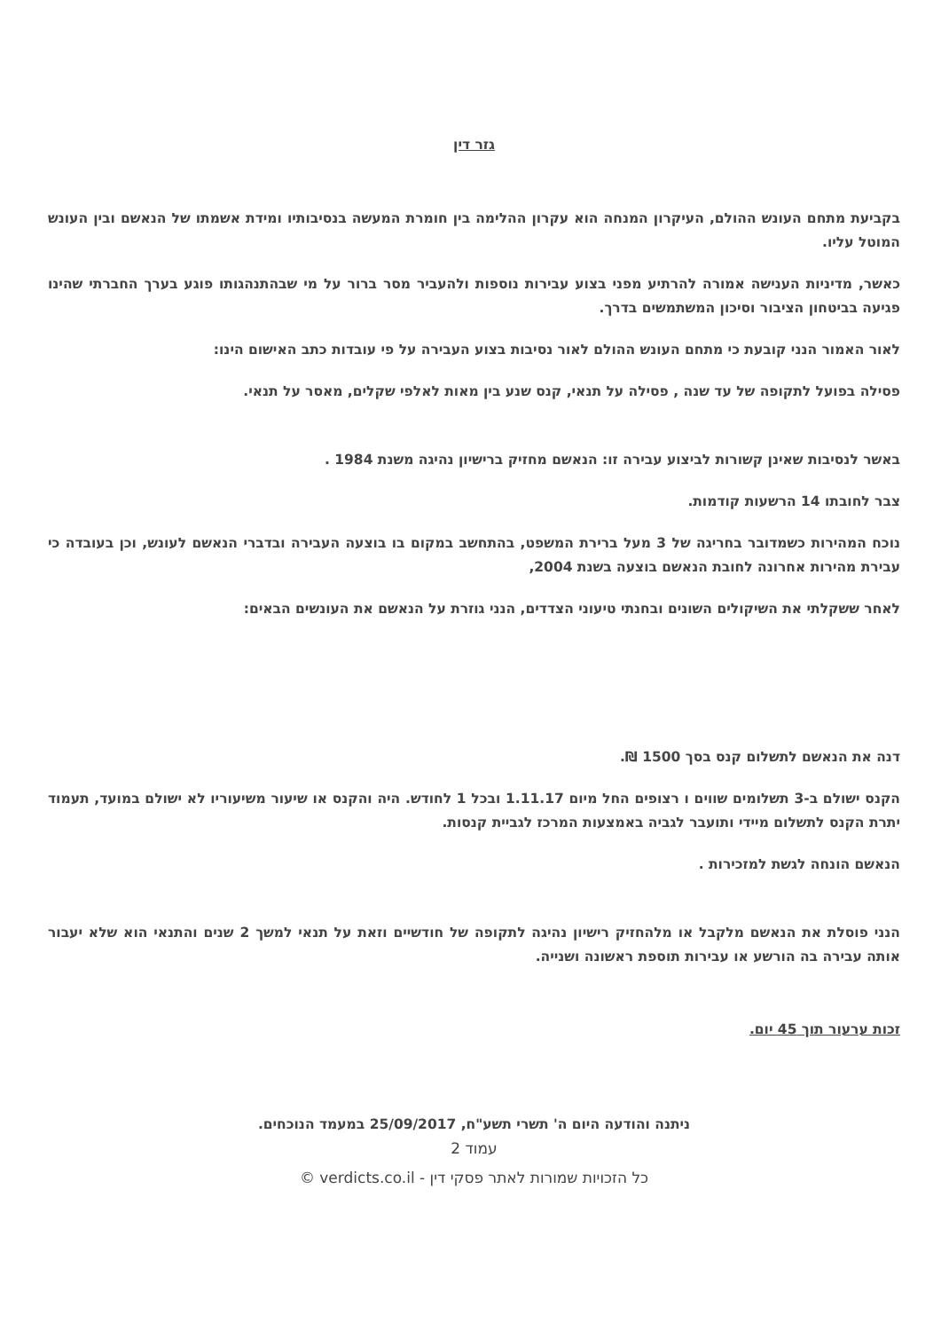גזר דין
בקביעת מתחם העונש ההולם, העיקרון המנחה הוא עקרון ההלימה בין חומרת המעשה בנסיבותיו ומידת אשמתו של הנאשם ובין העונש המוטל עליו.
כאשר, מדיניות הענישה אמורה להרתיע מפני בצוע עבירות נוספות ולהעביר מסר ברור על מי שבהתנהגותו פוגע בערך החברתי שהינו פגיעה בביטחון הציבור וסיכון המשתמשים בדרך.
לאור האמור הנני קובעת כי מתחם העונש ההולם לאור נסיבות בצוע העבירה על פי עובדות כתב האישום הינו:
פסילה בפועל לתקופה של עד שנה , פסילה על תנאי, קנס שנע בין מאות לאלפי שקלים, מאסר על תנאי.
באשר לנסיבות שאינן קשורות לביצוע עבירה זו: הנאשם מחזיק ברישיון נהיגה משנת 1984 .
צבר לחובתו 14 הרשעות קודמות.
נוכח המהירות כשמדובר בחריגה של 3 מעל ברירת המשפט, בהתחשב במקום בו בוצעה העבירה ובדברי הנאשם לעונש, וכן בעובדה כי עבירת מהירות אחרונה לחובת הנאשם בוצעה בשנת 2004,
לאחר ששקלתי את השיקולים השונים ובחנתי טיעוני הצדדים, הנני גוזרת על הנאשם את העונשים הבאים:
דנה את הנאשם לתשלום קנס בסך 1500 ₪.
הקנס ישולם ב-3 תשלומים שווים ו רצופים החל מיום 1.11.17 ובכל 1 לחודש. היה והקנס או שיעור משיעוריו לא ישולם במועד, תעמוד יתרת הקנס לתשלום מיידי ותועבר לגביה באמצעות המרכז לגביית קנסות.
הנאשם הונחה לגשת למזכירות .
הנני פוסלת את הנאשם מלקבל או מלהחזיק רישיון נהיגה לתקופה של חודשיים וזאת על תנאי למשך 2 שנים והתנאי הוא שלא יעבור אותה עבירה בה הורשע או עבירות תוספת ראשונה ושנייה.
זכות ערעור תוך 45 יום.
ניתנה והודעה היום ה' תשרי תשע"ח, 25/09/2017 במעמד הנוכחים.
עמוד 2
כל הזכויות שמורות לאתר פסקי דין - verdicts.co.il ©